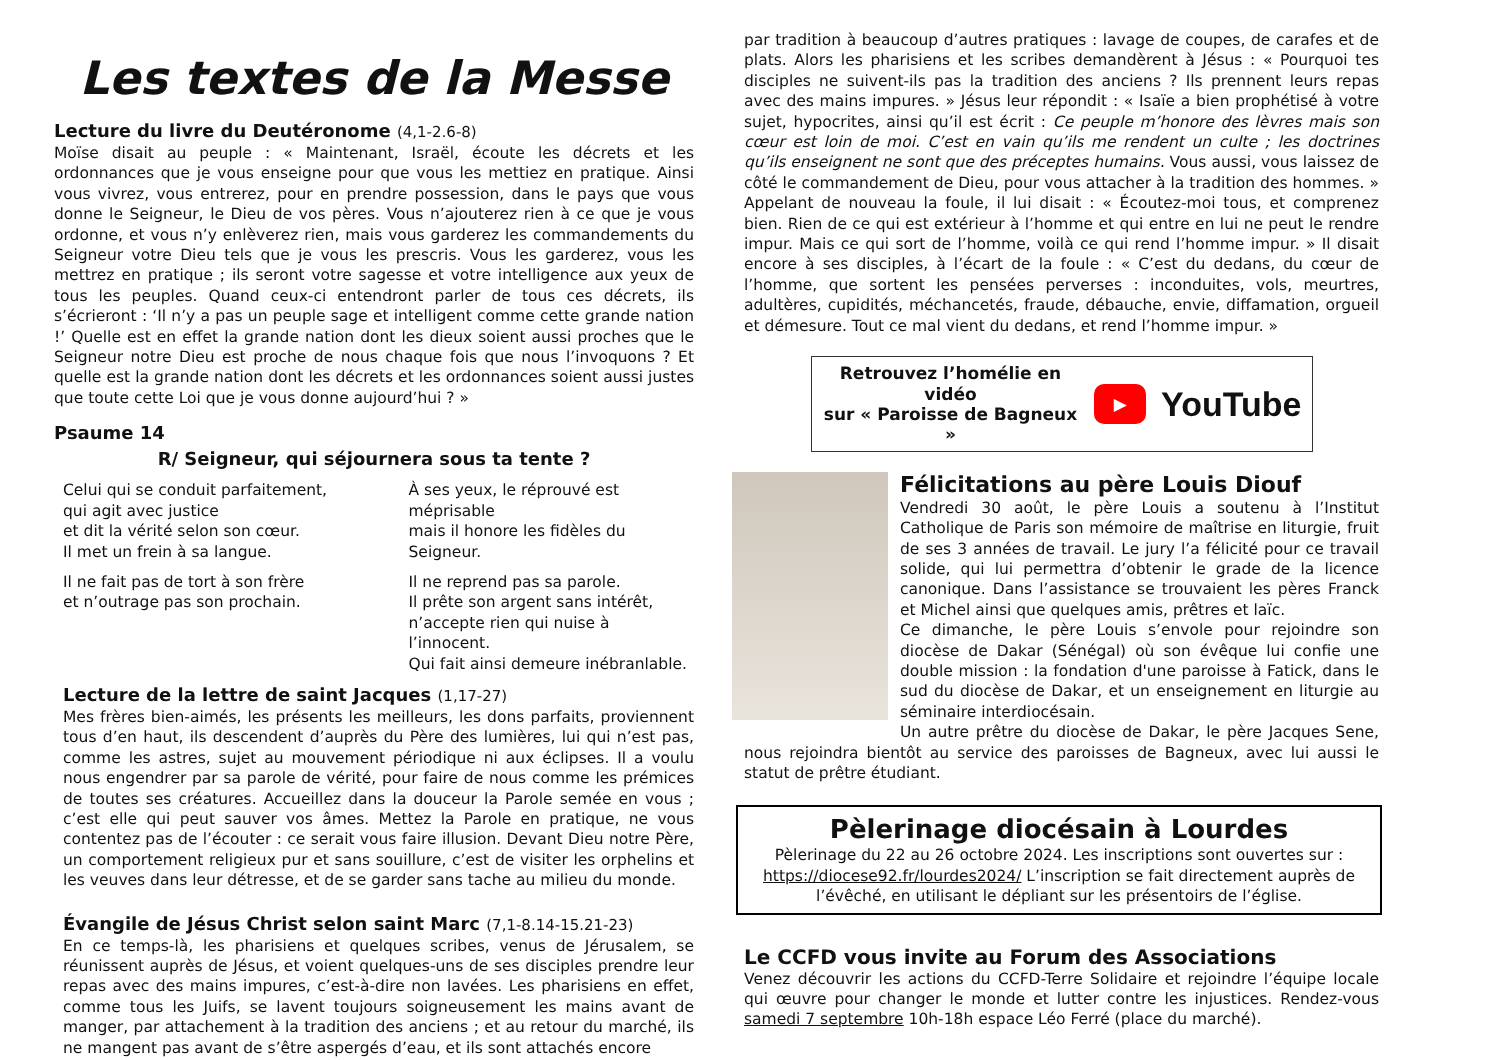Les textes de la Messe
Lecture du livre du Deutéronome (4,1-2.6-8)
Moïse disait au peuple : « Maintenant, Israël, écoute les décrets et les ordonnances que je vous enseigne pour que vous les mettiez en pratique. Ainsi vous vivrez, vous entrerez, pour en prendre possession, dans le pays que vous donne le Seigneur, le Dieu de vos pères. Vous n’ajouterez rien à ce que je vous ordonne, et vous n’y enlèverez rien, mais vous garderez les commandements du Seigneur votre Dieu tels que je vous les prescris. Vous les garderez, vous les mettrez en pratique ; ils seront votre sagesse et votre intelligence aux yeux de tous les peuples. Quand ceux-ci entendront parler de tous ces décrets, ils s’écrieront : ‘Il n’y a pas un peuple sage et intelligent comme cette grande nation !’ Quelle est en effet la grande nation dont les dieux soient aussi proches que le Seigneur notre Dieu est proche de nous chaque fois que nous l’invoquons ? Et quelle est la grande nation dont les décrets et les ordonnances soient aussi justes que toute cette Loi que je vous donne aujourd’hui ? »
Psaume 14
R/ Seigneur, qui séjournera sous ta tente ?
Celui qui se conduit parfaitement,
qui agit avec justice
et dit la vérité selon son cœur.
Il met un frein à sa langue.
Il ne fait pas de tort à son frère
et n’outrage pas son prochain.
À ses yeux, le réprouvé est méprisable
mais il honore les fidèles du Seigneur.
Il ne reprend pas sa parole.
Il prête son argent sans intérêt,
n’accepte rien qui nuise à l’innocent.
Qui fait ainsi demeure inébranlable.
Lecture de la lettre de saint Jacques (1,17-27)
Mes frères bien-aimés, les présents les meilleurs, les dons parfaits, proviennent tous d’en haut, ils descendent d’auprès du Père des lumières, lui qui n’est pas, comme les astres, sujet au mouvement périodique ni aux éclipses. Il a voulu nous engendrer par sa parole de vérité, pour faire de nous comme les prémices de toutes ses créatures. Accueillez dans la douceur la Parole semée en vous ; c’est elle qui peut sauver vos âmes. Mettez la Parole en pratique, ne vous contentez pas de l’écouter : ce serait vous faire illusion. Devant Dieu notre Père, un comportement religieux pur et sans souillure, c’est de visiter les orphelins et les veuves dans leur détresse, et de se garder sans tache au milieu du monde.
Évangile de Jésus Christ selon saint Marc (7,1-8.14-15.21-23)
En ce temps-là, les pharisiens et quelques scribes, venus de Jérusalem, se réunissent auprès de Jésus, et voient quelques-uns de ses disciples prendre leur repas avec des mains impures, c’est-à-dire non lavées. Les pharisiens en effet, comme tous les Juifs, se lavent toujours soigneusement les mains avant de manger, par attachement à la tradition des anciens ; et au retour du marché, ils ne mangent pas avant de s’être aspergés d’eau, et ils sont attachés encore
par tradition à beaucoup d’autres pratiques : lavage de coupes, de carafes et de plats. Alors les pharisiens et les scribes demandèrent à Jésus : « Pourquoi tes disciples ne suivent-ils pas la tradition des anciens ? Ils prennent leurs repas avec des mains impures. » Jésus leur répondit : « Isaïe a bien prophétisé à votre sujet, hypocrites, ainsi qu’il est écrit : Ce peuple m’honore des lèvres mais son cœur est loin de moi. C’est en vain qu’ils me rendent un culte ; les doctrines qu’ils enseignent ne sont que des préceptes humains. Vous aussi, vous laissez de côté le commandement de Dieu, pour vous attacher à la tradition des hommes. » Appelant de nouveau la foule, il lui disait : « Écoutez-moi tous, et comprenez bien. Rien de ce qui est extérieur à l’homme et qui entre en lui ne peut le rendre impur. Mais ce qui sort de l’homme, voilà ce qui rend l’homme impur. » Il disait encore à ses disciples, à l’écart de la foule : « C’est du dedans, du cœur de l’homme, que sortent les pensées perverses : inconduites, vols, meurtres, adultères, cupidités, méchancetés, fraude, débauche, envie, diffamation, orgueil et démesure. Tout ce mal vient du dedans, et rend l’homme impur. »
Retrouvez l’homélie en vidéo
sur « Paroisse de Bagneux »
▶
YouTube
Félicitations au père Louis Diouf
Vendredi 30 août, le père Louis a soutenu à l’Institut Catholique de Paris son mémoire de maîtrise en liturgie, fruit de ses 3 années de travail. Le jury l’a félicité pour ce travail solide, qui lui permettra d’obtenir le grade de la licence canonique. Dans l’assistance se trouvaient les pères Franck et Michel ainsi que quelques amis, prêtres et laïc.
Ce dimanche, le père Louis s’envole pour rejoindre son diocèse de Dakar (Sénégal) où son évêque lui confie une double mission : la fondation d'une paroisse à Fatick, dans le sud du diocèse de Dakar, et un enseignement en liturgie au séminaire interdiocésain.
Un autre prêtre du diocèse de Dakar, le père Jacques Sene, nous rejoindra bientôt au service des paroisses de Bagneux, avec lui aussi le statut de prêtre étudiant.
Pèlerinage diocésain à Lourdes
Pèlerinage du 22 au 26 octobre 2024. Les inscriptions sont ouvertes sur : https://diocese92.fr/lourdes2024/ L’inscription se fait directement auprès de l’évêché, en utilisant le dépliant sur les présentoirs de l’église.
Le CCFD vous invite au Forum des Associations
Venez découvrir les actions du CCFD-Terre Solidaire et rejoindre l’équipe locale qui œuvre pour changer le monde et lutter contre les injustices. Rendez-vous samedi 7 septembre 10h-18h espace Léo Ferré (place du marché).